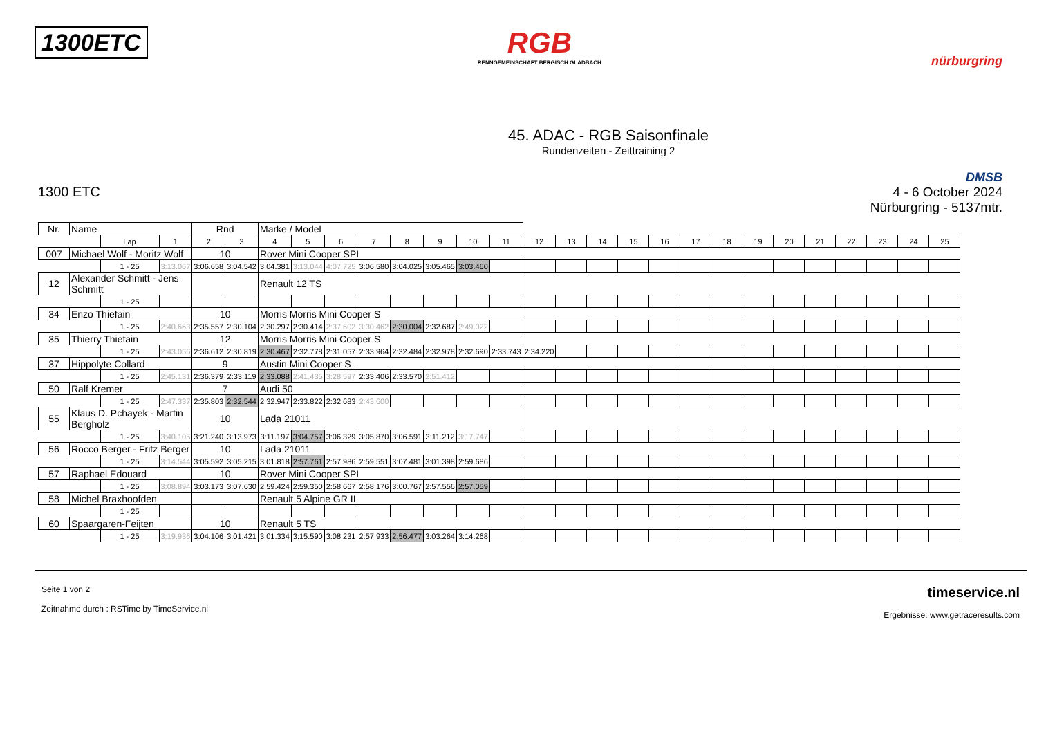1300ETC
RGB
RENNGEMEINSCHAFT BERGISCH GLADBACH
nürburgring
45. ADAC - RGB Saisonfinale
Rundenzeiten - Zeittraining 2
1300 ETC
DMSB
4 - 6 October 2024
Nürburgring - 5137mtr.
| Nr. | Name | | | Rnd | | Marke / Model | | | | | | | | | | | | | | | | | | | | | |
| --- | --- | --- | --- | --- | --- | --- | --- | --- | --- | --- | --- | --- | --- | --- | --- | --- | --- | --- | --- | --- | --- | --- | --- | --- | --- | --- | --- |
| | | Lap | 1 | 2 | 3 | 4 | 5 | 6 | 7 | 8 | 9 | 10 | 11 | 12 | 13 | 14 | 15 | 16 | 17 | 18 | 19 | 20 | 21 | 22 | 23 | 24 | 25 |
| 007 | Michael Wolf - Moritz Wolf | | | 10 | | Rover Mini Cooper SPI | | | | | | | | | | | | | | | | | | | | | |
| | | 1 - 25 | 3:13.067 | 3:06.658 | 3:04.542 | 3:04.381 | 3:13.044 | 4:07.725 | 3:06.580 | 3:04.025 | 3:05.465 | 3:03.460 | | | | | | | | | | | | | | | |
| 12 | Alexander Schmitt - Jens Schmitt | | | | | Renault 12 TS | | | | | | | | | | | | | | | | | | | | | |
| | | 1 - 25 | | | | | | | | | | | | | | | | | | | | | | | | | |
| 34 | Enzo Thiefain | | | 10 | | Morris Morris Mini Cooper S | | | | | | | | | | | | | | | | | | | | | |
| | | 1 - 25 | 2:40.663 | 2:35.557 | 2:30.104 | 2:30.297 | 2:30.414 | 2:37.602 | 3:30.462 | 2:30.004 | 2:32.687 | 2:49.022 | | | | | | | | | | | | | | | |
| 35 | Thierry Thiefain | | | 12 | | Morris Morris Mini Cooper S | | | | | | | | | | | | | | | | | | | | | |
| | | 1 - 25 | 2:43.056 | 2:36.612 | 2:30.819 | 2:30.467 | 2:32.778 | 2:31.057 | 2:33.964 | 2:32.484 | 2:32.978 | 2:32.690 | 2:33.743 | 2:34.220 | | | | | | | | | | | | | |
| 37 | Hippolyte Collard | | | 9 | | Austin Mini Cooper S | | | | | | | | | | | | | | | | | | | | | |
| | | 1 - 25 | 2:45.131 | 2:36.379 | 2:33.119 | 2:33.088 | 2:41.435 | 3:28.597 | 2:33.406 | 2:33.570 | 2:51.412 | | | | | | | | | | | | | | | | |
| 50 | Ralf Kremer | | | 7 | | Audi 50 | | | | | | | | | | | | | | | | | | | | | |
| | | 1 - 25 | 2:47.337 | 2:35.803 | 2:32.544 | 2:32.947 | 2:33.822 | 2:32.683 | 2:43.600 | | | | | | | | | | | | | | | | | | |
| 55 | Klaus D. Pchayek - Martin Bergholz | | | 10 | | Lada 21011 | | | | | | | | | | | | | | | | | | | | | |
| | | 1 - 25 | 3:40.105 | 3:21.240 | 3:13.973 | 3:11.197 | 3:04.757 | 3:06.329 | 3:05.870 | 3:06.591 | 3:11.212 | 3:17.747 | | | | | | | | | | | | | | | |
| 56 | Rocco Berger - Fritz Berger | | | 10 | | Lada 21011 | | | | | | | | | | | | | | | | | | | | | |
| | | 1 - 25 | 3:14.544 | 3:05.592 | 3:05.215 | 3:01.818 | 2:57.761 | 2:57.986 | 2:59.551 | 3:07.481 | 3:01.398 | 2:59.686 | | | | | | | | | | | | | | | |
| 57 | Raphael Edouard | | | 10 | | Rover Mini Cooper SPI | | | | | | | | | | | | | | | | | | | | | |
| | | 1 - 25 | 3:08.894 | 3:03.173 | 3:07.630 | 2:59.424 | 2:59.350 | 2:58.667 | 2:58.176 | 3:00.767 | 2:57.556 | 2:57.059 | | | | | | | | | | | | | | | |
| 58 | Michel Braxhoofden | | | | | Renault 5 Alpine GR II | | | | | | | | | | | | | | | | | | | | | |
| | | 1 - 25 | | | | | | | | | | | | | | | | | | | | | | | | | |
| 60 | Spaargaren-Feijten | | | 10 | | Renault 5 TS | | | | | | | | | | | | | | | | | | | | | |
| | | 1 - 25 | 3:19.936 | 3:04.106 | 3:01.421 | 3:01.334 | 3:15.590 | 3:08.231 | 2:57.933 | 2:56.477 | 3:03.264 | 3:14.268 | | | | | | | | | | | | | | | |
Seite 1 von 2
Zeitnahme durch : RSTime by TimeService.nl
timeservice.nl
Ergebnisse: www.getraceresults.com